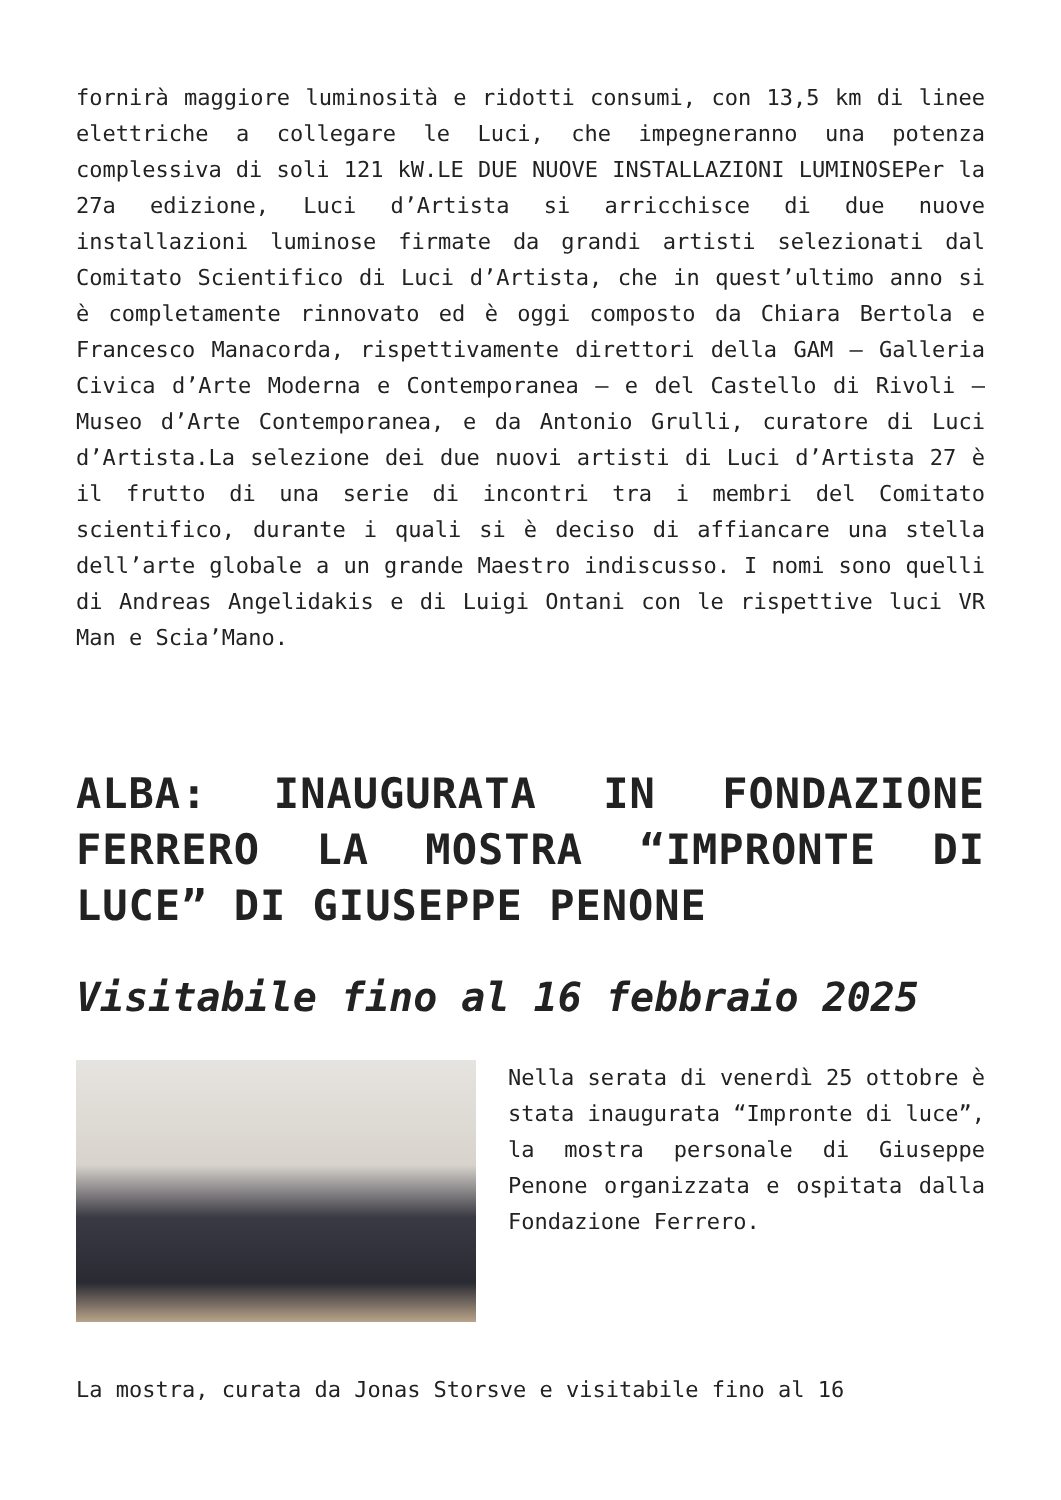fornirà maggiore luminosità e ridotti consumi, con 13,5 km di linee elettriche a collegare le Luci, che impegneranno una potenza complessiva di soli 121 kW.LE DUE NUOVE INSTALLAZIONI LUMINOSEPer la 27a edizione, Luci d’Artista si arricchisce di due nuove installazioni luminose firmate da grandi artisti selezionati dal Comitato Scientifico di Luci d’Artista, che in quest’ultimo anno si è completamente rinnovato ed è oggi composto da Chiara Bertola e Francesco Manacorda, rispettivamente direttori della GAM – Galleria Civica d’Arte Moderna e Contemporanea – e del Castello di Rivoli – Museo d’Arte Contemporanea, e da Antonio Grulli, curatore di Luci d’Artista.La selezione dei due nuovi artisti di Luci d’Artista 27 è il frutto di una serie di incontri tra i membri del Comitato scientifico, durante i quali si è deciso di affiancare una stella dell’arte globale a un grande Maestro indiscusso. I nomi sono quelli di Andreas Angelidakis e di Luigi Ontani con le rispettive luci VR Man e Scia’Mano.
ALBA: INAUGURATA IN FONDAZIONE FERRERO LA MOSTRA “IMPRONTE DI LUCE” DI GIUSEPPE PENONE
Visitabile fino al 16 febbraio 2025
Nella serata di venerdì 25 ottobre è stata inaugurata “Impronte di luce”, la mostra personale di Giuseppe Penone organizzata e ospitata dalla Fondazione Ferrero.
La mostra, curata da Jonas Storsve e visitabile fino al 16